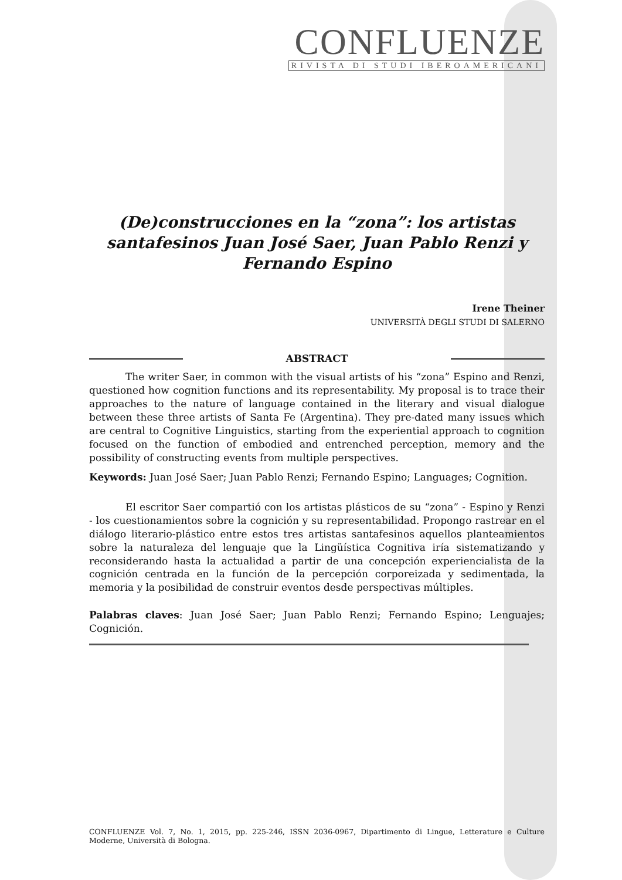CONFLUENZE
RIVISTA DI STUDI IBEROAMERICANI
(De)construcciones en la “zona”: los artistas santafesinos Juan José Saer, Juan Pablo Renzi y Fernando Espino
Irene Theiner
UNIVERSITÀ DEGLI STUDI DI SALERNO
ABSTRACT
The writer Saer, in common with the visual artists of his “zona” Espino and Renzi, questioned how cognition functions and its representability. My proposal is to trace their approaches to the nature of language contained in the literary and visual dialogue between these three artists of Santa Fe (Argentina). They pre-dated many issues which are central to Cognitive Linguistics, starting from the experiential approach to cognition focused on the function of embodied and entrenched perception, memory and the possibility of constructing events from multiple perspectives.
Keywords: Juan José Saer; Juan Pablo Renzi; Fernando Espino; Languages; Cognition.
El escritor Saer compartió con los artistas plásticos de su “zona” - Espino y Renzi - los cuestionamientos sobre la cognición y su representabilidad. Propongo rastrear en el diálogo literario-plástico entre estos tres artistas santafesinos aquellos planteamientos sobre la naturaleza del lenguaje que la Lingüística Cognitiva iría sistematizando y reconsiderando hasta la actualidad a partir de una concepción experiencialista de la cognición centrada en la función de la percepción corporeizada y sedimentada, la memoria y la posibilidad de construir eventos desde perspectivas múltiples.
Palabras claves: Juan José Saer; Juan Pablo Renzi; Fernando Espino; Lenguajes; Cognición.
CONFLUENZE Vol. 7, No. 1, 2015, pp. 225-246, ISSN 2036-0967, Dipartimento di Lingue, Letterature e Culture Moderne, Università di Bologna.